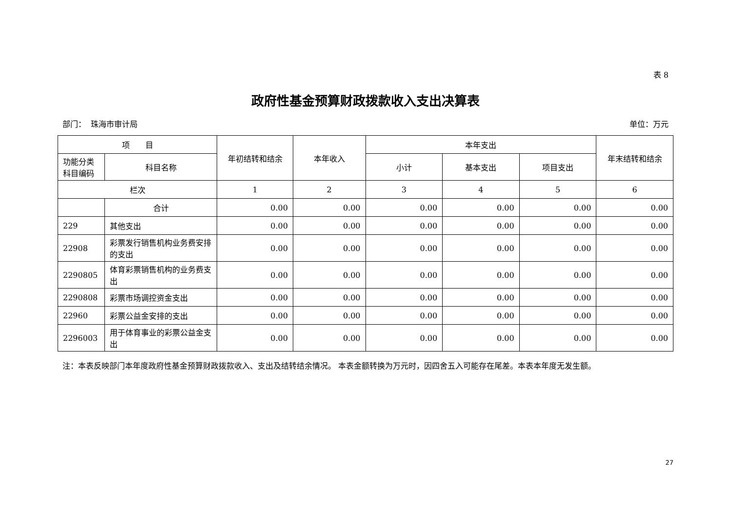表 8
政府性基金预算财政拨款收入支出决算表
部门： 珠海市审计局 单位：万元
| 项 目 | | 年初结转和结余 | 本年收入 | 本年支出 | | | 年末结转和结余 |
| --- | --- | --- | --- | --- | --- | --- | --- |
| 功能分类 科目编码 | 科目名称 | | | 小计 | 基本支出 | 项目支出 | |
| 栏次 | | 1 | 2 | 3 | 4 | 5 | 6 |
| | 合计 | 0.00 | 0.00 | 0.00 | 0.00 | 0.00 | 0.00 |
| 229 | 其他支出 | 0.00 | 0.00 | 0.00 | 0.00 | 0.00 | 0.00 |
| 22908 | 彩票发行销售机构业务费安排的支出 | 0.00 | 0.00 | 0.00 | 0.00 | 0.00 | 0.00 |
| 2290805 | 体育彩票销售机构的业务费支出 | 0.00 | 0.00 | 0.00 | 0.00 | 0.00 | 0.00 |
| 2290808 | 彩票市场调控资金支出 | 0.00 | 0.00 | 0.00 | 0.00 | 0.00 | 0.00 |
| 22960 | 彩票公益金安排的支出 | 0.00 | 0.00 | 0.00 | 0.00 | 0.00 | 0.00 |
| 2296003 | 用于体育事业的彩票公益金支出 | 0.00 | 0.00 | 0.00 | 0.00 | 0.00 | 0.00 |
注：本表反映部门本年度政府性基金预算财政拨款收入、支出及结转结余情况。 本表金额转换为万元时，因四舍五入可能存在尾差。本表本年度无发生额。
27